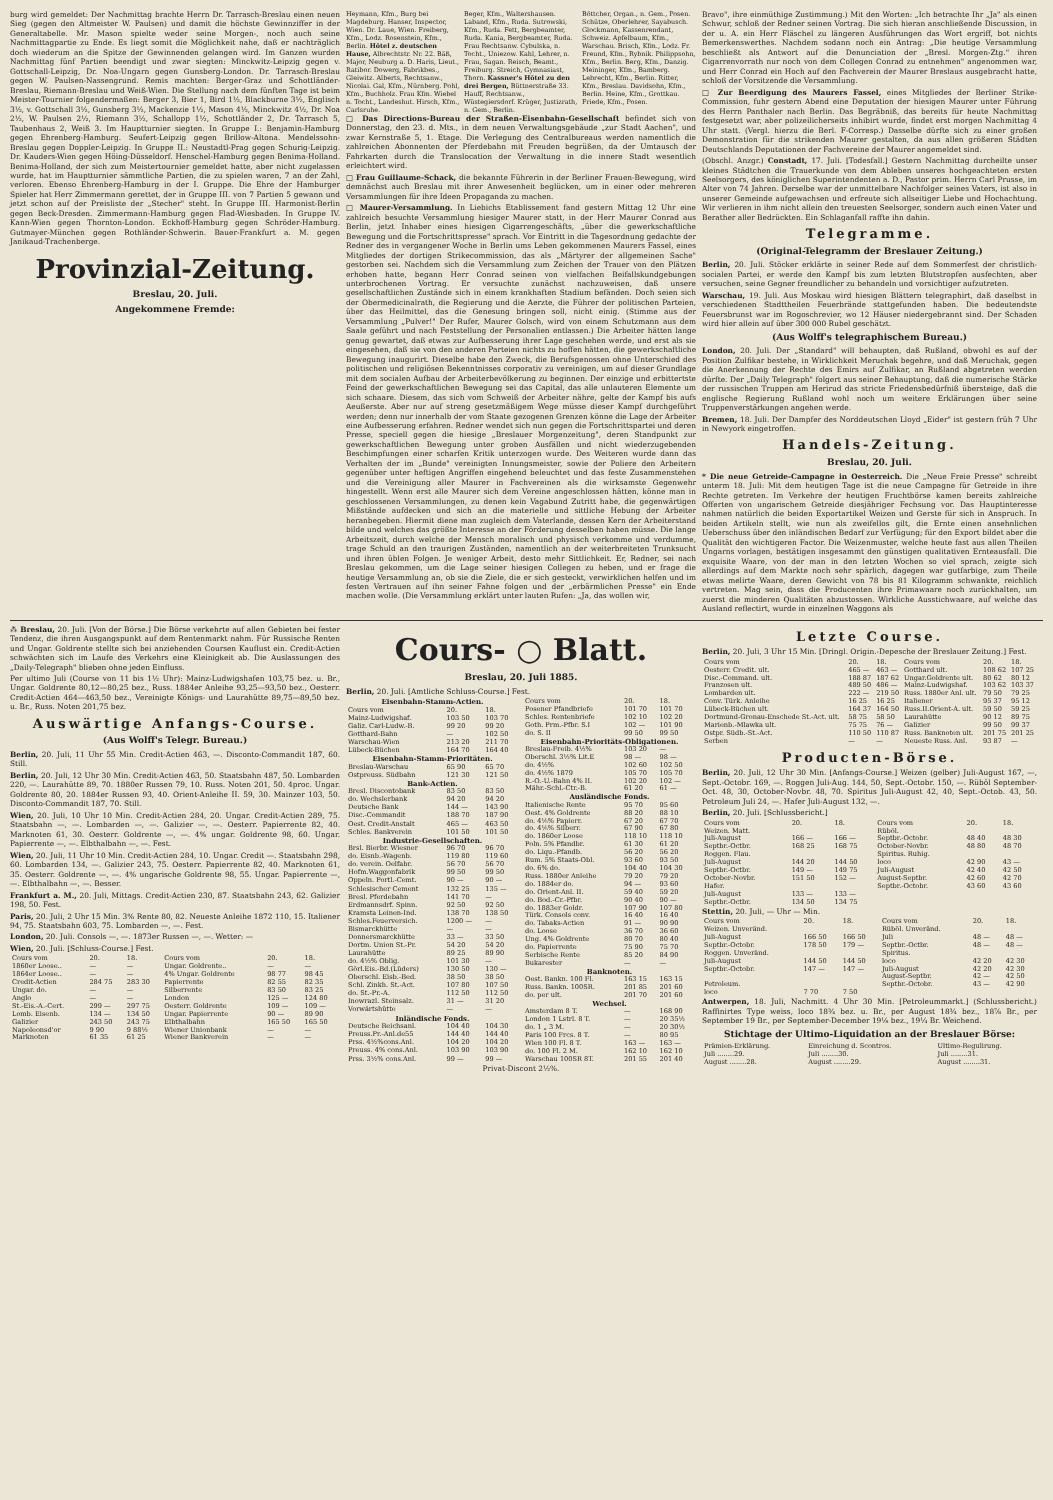burg wird gemeldet: Der Nachmittag brachte Herrn Dr. Tarrasch-Breslau einen neuen Sieg (gegen den Altmeister W. Paulsen) und damit die höchste Gewinnziffer in der Generaltabelle. Mr. Mason spielte weder seine Morgen-, noch auch seine Nachmittagpartie zu Ende. Es liegt somit die Möglichkeit nahe, daß er nachträglich doch wiederum an die Spitze der Gewinnenden gelangen wird. Im Ganzen wurden Nachmittag fünf Partien beendigt und zwar siegten: Minckwitz-Leipzig gegen v. Gottschall-Leipzig, Dr. Noa-Ungarn gegen Gunsberg-London. Dr. Tarrasch-Breslau gegen W. Paulsen-Nassengrund. Remis machten: Berger-Graz und Schottländer-Breslau, Riemann-Breslau und Weiß-Wien. Die Stellung nach dem fünften Tage ist beim Meister-Tournier folgendermaßen: Berger 3, Bier 1, Bird 1½, Blackburne 3½, Englisch 3½, v. Gottschall 3½, Gunsberg 3½, Mackenzie 1½, Mason 4½, Minckwitz 4½, Dr. Noa 2½, W. Paulsen 2½, Riemann 3½, Schallopp 1½, Schottländer 2, Dr. Tarrasch 5, Taubenhaus 2, Weiß 3. Im Hauptturnier siegten. In Gruppe I.: Benjamin-Hamburg gegen Ehrenberg-Hamburg. Seufert-Leipzig gegen Brillow-Altona. Mendelssohn-Breslau gegen Doppler-Leipzig. In Gruppe II.: Neustadtl-Prag gegen Schurig-Leipzig. Dr. Kauders-Wien gegen Höing-Düsseldorf. Henschel-Hamburg gegen Benima-Holland. Benima-Holland, der sich zum Meistertournier gemeldet hatte, aber nicht zugelassen wurde, hat im Hauptturnier sämmtliche Partien, die zu spielen waren, 7 an der Zahl, verloren. Ebenso Ehrenberg-Hamburg in der I. Gruppe. Die Ehre der Hamburger Spieler hat Herr Zimmermann gerettet, der in Gruppe III. von 7 Partien 5 gewann und jetzt schon auf der Preisliste der „Stecher" steht. In Gruppe III. Harmonist-Berlin gegen Beck-Dresden. Zimmermann-Hamburg gegen Flad-Wiesbaden. In Gruppe IV. Kann-Wien gegen Thornton-London. Eckhoff-Hamburg gegen Schröder-Hamburg. Gutmayer-München gegen Rothländer-Schwerin. Bauer-Frankfurt a. M. gegen Janikaud-Trachenberge.
Provinzial-Zeitung.
Breslau, 20. Juli.
Angekommene Fremde:
Heymann, Kfm., Burg bei Magdeburg. Hanser, Inspector, Wien. Dr. Laue, Wien. Freiberg, Kfm., Lodz. Rosenstein, Kfm., Berlin. Hôtel z. deutschen Hause, Albrechtstr. Nr. 22. Bäß, Major, Neuburg a. D. Haris, Lieut., Ratibor. Dowerg, Fabrikbes., Gleiwitz. Alberts, Rechtsanw., Nicolai. Gal, Kfm., Nürnberg. Pohl, Kfm., Buchholz. Frau Kfm. Wiebel n. Tocht., Landeshut. Hirsch, Kfm., Carlsruhe.
Beger, Kfm., Waltershausen. Laband, Kfm., Ruda. Sutrowski, Kfm., Ruda. Fett, Bergbeamter, Ruda. Kania, Bergbeamter, Ruda. Frau Rechtsanw. Cybulska, n. Tocht., Uniezow. Kahl, Lehrer, n. Frau, Sagan. Reisch, Beamt., Freiburg. Streich, Gymnasiast, Thorn. Kassner's Hôtel zu den drei Bergen, Büttnerstraße 33. Hauff, Rechtsanw., Wüstegiersdorf. Krüger, Justizrath, n. Gem., Berlin.
Böttcher, Organ., n. Gem., Posen. Schütze, Oberlehrer, Sayabusch. Glockmann, Kassenrendant, Schweiz. Apfelbaum, Kfm., Warschau. Brisch, Kfm., Lodz. Fr. Freund, Kfm., Rybnik. Philippsohn, Kfm., Berlin. Berg, Kfm., Danzig. Meininger, Kfm., Bamberg. Lebrecht, Kfm., Berlin. Ritter, Kfm., Breslau. Davidsohn, Kfm., Berlin. Heine, Kfm., Grottkau. Friede, Kfm., Posen.
□ Das Directions-Bureau der Straßen-Eisenbahn-Gesellschaft befindet sich von Donnerstag, den 23. d. Mts., in dem neuen Verwaltungsgebäude „zur Stadt Aachen", und zwar Kernstraße 5, 1. Etage. Die Verlegung des Centralbureaus werden namentlich die zahlreichen Abonnenten der Pferdebahn mit Freuden begrüßen, da der Umtausch der Fahrkarten durch die Translocation der Verwaltung in die innere Stadt wesentlich erleichtert wird.
□ Frau Guillaume-Schack, die bekannte Führerin in der Berliner Frauen-Bewegung, wird demnächst auch Breslau mit ihrer Anwesenheit beglücken, um in einer oder mehreren Versammlungen für ihre Ideen Propaganda zu machen.
□ Maurer-Versammlung. In Liebichs Etablissement fand gestern Mittag 12 Uhr eine zahlreich besuchte Versammlung hiesiger Maurer statt, in der Herr Maurer Conrad aus Berlin, jetzt Inhaber eines hiesigen Cigarrengeschäfts, „über die gewerkschaftliche Bewegung und die Fortschrittspresse" sprach. Vor Eintritt in die Tagesordnung gedachte der Redner des in vergangener Woche in Berlin ums Leben gekommenen Maurers Fassel, eines Mitgliedes der dortigen Strikecommission, das als „Märtyrer der allgemeinen Sache" gestorben sei. Nachdem sich die Versammlung zum Zeichen der Trauer von den Plätzen erhoben hatte, begann Herr Conrad seinen von vielfachen Beifallskundgebungen unterbrochenen Vortrag. Er versuchte zunächst nachzuweisen, daß unsere gesellschaftlichen Zustände sich in einem krankhaften Stadium befänden. Doch seien sich der Obermedicinalrath, die Regierung und die Aerzte, die Führer der politischen Parteien, über das Heilmittel, das die Genesung bringen soll, nicht einig. (Stimme aus der Versammlung „Pulver!" Der Rufer, Maurer Golsch, wird von einem Schutzmann aus dem Saale geführt und nach Feststellung der Personalien entlassen.) Die Arbeiter hätten lange genug gewartet, daß etwas zur Aufbesserung ihrer Lage geschehen werde, und erst als sie eingesehen, daß sie von den anderen Parteien nichts zu hoffen hätten, die gewerkschaftliche Bewegung inaugurirt. Dieselbe habe den Zweck, die Berufsgenossen ohne Unterschied des politischen und religiösen Bekenntnisses corporativ zu vereinigen, um auf dieser Grundlage mit dem socialen Aufbau der Arbeiterbevölkerung zu beginnen. Der einzige und erbittertste Feind der gewerkschaftlichen Bewegung sei das Capital, das alle unlauteren Elemente um sich schaare. Diesem, das sich vom Schweiß der Arbeiter nähre, gelte der Kampf bis aufs Aeußerste. Aber nur auf streng gesetzmäßigem Wege müsse dieser Kampf durchgeführt werden; denn nur innerhalb der vom Staate gezogenen Grenzen könne die Lage der Arbeiter eine Aufbesserung erfahren. Redner wendet sich nun gegen die Fortschrittspartei und deren Presse, speciell gegen die hiesige „Breslauer Morgenzeitung", deren Standpunkt zur gewerkschaftlichen Bewegung unter groben Ausfällen und nicht wiederzugebenden Beschimpfungen einer scharfen Kritik unterzogen wurde. Des Weiteren wurde dann das Verhalten der im „Bunde" vereinigten Innungsmeister, sowie der Poliere den Arbeitern gegenüber unter heftigen Angriffen eingehend beleuchtet und das feste Zusammenstehen und die Vereinigung aller Maurer in Fachvereinen als die wirksamste Gegenwehr hingestellt. Wenn erst alle Maurer sich dem Vereine angeschlossen hätten, könne man in geschlossenen Versammlungen, zu denen kein Vagabund Zutritt habe, die gegenwärtigen Mißstände aufdecken und sich an die materielle und sittliche Hebung der Arbeiter heranbegeben. Hiermit diene man zugleich dem Vaterlande, dessen Kern der Arbeiterstand bilde und welches das größte Interesse an der Förderung desselben haben müsse. Die lange Arbeitszeit, durch welche der Mensch moralisch und physisch verkomme und verdumme, trage Schuld an den traurigen Zuständen, namentlich an der weiterbreiteten Trunksucht und ihren üblen Folgen. Je weniger Arbeit, desto mehr Sittlichkeit. Er, Redner, sei nach Breslau gekommen, um die Lage seiner hiesigen Collegen zu heben, und er frage die heutige Versammlung an, ob sie die Ziele, die er sich gesteckt, verwirklichen helfen und im festen Vertrauen auf ihn seiner Fahne folgen und der „erbärmlichen Presse" ein Ende machen wolle. (Die Versammlung erklärt unter lauten Rufen: „Ja, das wollen wir,
Bravo", ihre einmüthige Zustimmung.) Mit den Worten: „Ich betrachte Ihr „Ja" als einen Schwur, schloß der Redner seinen Vortrag. Die sich hieran anschließende Discussion, in der u. A. ein Herr Fläschel zu längeren Ausführungen das Wort ergriff, bot nichts Bemerkenswerthes. Nachdem sodann noch ein Antrag: „Die heutige Versammlung beschließt als Antwort auf die Denunciation der „Bresl. Morgen-Ztg." ihren Cigarrenvorrath nur noch von dem Collegen Conrad zu entnehmen" angenommen war, und Herr Conrad ein Hoch auf den Fachverein der Maurer Breslaus ausgebracht hatte, schloß der Vorsitzende die Versammlung.
□ Zur Beerdigung des Maurers Fassel, eines Mitgliedes der Berliner Strike-Commission, fuhr gestern Abend eine Deputation der hiesigen Maurer unter Führung des Herrn Panthaler nach Berlin. Das Begräbniß, das bereits für heute Nachmittag festgesetzt war, aber polizeilicherseits inhibirt wurde, findet erst morgen Nachmittag 4 Uhr statt. (Vergl. hierzu die Berl. F-Corresp.) Dasselbe dürfte sich zu einer großen Demonstration für die strikenden Maurer gestalten, da aus allen größeren Städten Deutschlands Deputationen der Fachvereine der Maurer angemeldet sind.
(Obschl. Anzgr.) Constadt, 17. Juli. [Todesfall.] Gestern Nachmittag durcheilte unser kleines Städtchen die Trauerkunde von dem Ableben unseres hochgeachteten ersten Seelsorgers, des königlichen Superintendenten a. D., Pastor prim. Herrn Carl Prusse, im Alter von 74 Jahren. Derselbe war der unmittelbare Nachfolger seines Vaters, ist also in unserer Gemeinde aufgewachsen und erfreute sich allseitiger Liebe und Hochachtung. Wir verlieren in ihm nicht allein den treuesten Seelsorger, sondern auch einen Vater und Berather aller Bedrückten. Ein Schlaganfall raffte ihn dahin.
Telegramme.
(Original-Telegramm der Breslauer Zeitung.)
Berlin, 20. Juli. Stöcker erklärte in seiner Rede auf dem Sommerfest der christlich-socialen Partei, er werde den Kampf bis zum letzten Blutstropfen ausfechten, aber versuchen, seine Gegner freundlicher zu behandeln und vorsichtiger aufzutreten.
Warschau, 19. Juli. Aus Moskau wird hiesigen Blättern telegraphirt, daß daselbst in verschiedenen Stadttheilen Feuerbrände stattgefunden haben. Die bedeutendste Feuersbrunst war im Rogoschrevier, wo 12 Häuser niedergebrannt sind. Der Schaden wird hier allein auf über 300 000 Rubel geschätzt.
(Aus Wolff's telegraphischem Bureau.)
London, 20. Juli. Der „Standard" will behaupten, daß Rußland, obwohl es auf der Position Zulfikar bestehe, in Wirklichkeit Meruchak begehre, und daß Meruchak, gegen die Anerkennung der Rechte des Emirs auf Zulfikar, an Rußland abgetreten werden dürfte. Der „Daily Telegraph" folgert aus seiner Behauptung, daß die numerische Stärke der russischen Truppen am Herirud das stricte Friedensbedürfniß übersteige, daß die englische Regierung Rußland wohl noch um weitere Erklärungen über seine Truppenverstärkungen angehen werde.
Bremen, 18. Juli. Der Dampfer des Norddeutschen Lloyd „Eider" ist gestern früh 7 Uhr in Newyork eingetroffen.
Handels-Zeitung.
Breslau, 20. Juli.
* Die neue Getreide-Campagne in Oesterreich. Die „Neue Freie Presse" schreibt unterm 18. Juli: Mit dem heutigen Tage ist die neue Campagne für Getreide in ihre Rechte getreten. Im Verkehre der heutigen Fruchtbörse kamen bereits zahlreiche Offerten von ungarischem Getreide diesjähriger Fechsung vor. Das Hauptinteresse nahmen natürlich die beiden Exportartikel Weizen und Gerste für sich in Anspruch. In beiden Artikeln stellt, wie nun als zweifellos gilt, die Ernte einen ansehnlichen Ueberschuss über den inländischen Bedarf zur Verfügung; für den Export bildet aber die Qualität den wichtigeren Factor. Die Weizenmuster, welche heute fast aus allen Theilen Ungarns vorlagen, bestätigen insgesammt den günstigen qualitativen Ernteausfall. Die exquisite Waare, von der man in den letzten Wochen so viel sprach, zeigte sich allerdings auf dem Markte noch sehr spärlich, dagegen war gutfarbige, zum Theile etwas melirte Waare, deren Gewicht von 78 bis 81 Kilogramm schwankte, reichlich vertreten. Mag sein, dass die Producenten ihre Primawaare noch zurückhalten, um zuerst die minderen Qualitäten abzustossen. Wirkliche Ausstichwaare, auf welche das Ausland reflectirt, wurde in einzelnen Waggons als
⁂ Breslau, 20. Juli. [Von der Börse.] Die Börse verkehrte auf allen Gebieten bei fester Tendenz, die ihren Ausgangspunkt auf dem Rentenmarkt nahm. Für Russische Renten und Ungar. Goldrente stellte sich bei anziehenden Coursen Kauflust ein. Credit-Actien schwächten sich im Laufe des Verkehrs eine Kleinigkeit ab. Die Auslassungen des „Daily-Telegraph" blieben ohne jeden Einfluss.
Per ultimo Juli (Course von 11 bis 1½ Uhr): Mainz-Ludwigshafen 103,75 bez. u. Br., Ungar. Goldrente 80,12—80,25 bez., Russ. 1884er Anleihe 93,25—93,50 bez., Oesterr. Credit-Actien 464—463,50 bez., Vereinigte Königs- und Laurahütte 89,75—89,50 bez. u. Br., Russ. Noten 201,75 bez.
Auswärtige Anfangs-Course.
(Aus Wolff's Telegr. Bureau.)
Berlin, 20. Juli, 11 Uhr 55 Min. Credit-Actien 463, —. Disconto-Commandit 187, 60. Still.
Berlin, 20. Juli, 12 Uhr 30 Min. Credit-Actien 463, 50. Staatsbahn 487, 50. Lombarden 220, —. Laurahütte 89, 70. 1880er Russen 79, 10. Russ. Noten 201, 50. 4proc. Ungar. Goldrente 80, 20. 1884er Russen 93, 40. Orient-Anleihe II. 59, 30. Mainzer 103, 50. Disconto-Commandit 187, 70. Still.
Wien, 20. Juli, 10 Uhr 10 Min. Credit-Actien 284, 20. Ungar. Credit-Actien 289, 75. Staatsbahn —, —. Lombarden —, —. Galizier —, —. Oesterr. Papierrente 82, 40. Marknoten 61, 30. Oesterr. Goldrente —, —. 4% ungar. Goldrente 98, 60. Ungar. Papierrente —, —. Elbthalbahn —, —. Fest.
Wien, 20. Juli, 11 Uhr 10 Min. Credit-Actien 284, 10. Ungar. Credit —. Staatsbahn 298, 60. Lombarden 134, —. Galizier 243, 75. Oesterr. Papierrente 82, 40. Marknoten 61, 35. Oesterr. Goldrente —, —. 4% ungarische Goldrente 98, 55. Ungar. Papierrente —, —. Elbthalbahn —, —. Besser.
Frankfurt a. M., 20. Juli, Mittags. Credit-Actien 230, 87. Staatsbahn 243, 62. Galizier 198, 50. Fest.
Paris, 20. Juli, 2 Uhr 15 Min. 3% Rente 80, 82. Neueste Anleihe 1872 110, 15. Italiener 94, 75. Staatsbahn 603, 75. Lombarden —, —. Fest.
London, 20. Juli. Consols —, —. 1873er Russen —, —. Wetter: —
Wien, 20. Juli. [Schluss-Course.] Fest.
| Cours vom | 20. | 18. | Cours vom | 20. | 18. |
| --- | --- | --- | --- | --- | --- |
| 1860er Loose.. | — | — | Ungar. Goldrente.. | — | — |
| 1864er Loose.. | — | — | 4% Ungar. Goldrente | 98 77 | 98 45 |
| Credit-Actien | 284 75 | 283 30 | Papierrente | 82 55 | 82 35 |
| Ungar. do. | — | — | Silberrente | 83 50 | 83 25 |
| Anglo | — | — | London | 125 — | 124 80 |
| St.-Eis.-A.-Cert. | 299 — | 297 75 | Oesterr. Goldrente | 109 — | 109 — |
| Lomb. Eisenb. | 134 — | 134 50 | Ungar. Papierrente | 90 — | 89 90 |
| Galizier | 243 50 | 243 75 | Elbthalbahn | 165 50 | 165 50 |
| Napoleonsd'or | 9 90 | 9 88½ | Wiener Unionbank | — | — |
| Marknoten | 61 35 | 61 25 | Wiener Bankverein | — | — |
Cours- ○ Blatt.
Breslau, 20. Juli 1885.
Berlin, 20. Juli. [Amtliche Schluss-Course.] Fest.
| Eisenbahn-Stamm-Actien. | | |
| Cours vom | 20. | 18. |
| Mainz-Ludwigshaf. | 103 50 | 103 70 |
| Galiz. Carl-Ludw.-B. | 99 20 | 99 20 |
| Gotthard-Bahn | — | 102 50 |
| Warschau-Wien | 213 20 | 211 70 |
| Lübeck-Büchen | 164 70 | 164 40 |
| Eisenbahn-Stamm-Prioritäten. | | |
| Breslau-Warschau | 65 90 | 65 70 |
| Ostpreuss. Südbahn | 121 30 | 121 50 |
| Bank-Actien. | | |
| Bresl. Discontobank | 83 50 | 83 50 |
| do. Wechslerbank | 94 20 | 94 20 |
| Deutsche Bank | 144 — | 143 90 |
| Disc.-Commandit | 188 70 | 187 90 |
| Oest. Credit-Anstalt | 465 — | 463 50 |
| Schles. Bankverein | 101 50 | 101 50 |
| Industrie-Gesellschaften. | | |
| Brsl. Bierbr. Wiesner | 96 70 | 96 70 |
| do. Eisnb.-Wagenb. | 119 80 | 119 60 |
| do. verein. Oelfabr. | 56 70 | 56 70 |
| Hofm.Waggonfabrik | 99 50 | 99 50 |
| Oppeln. Portl.-Cemt. | 90 — | 90 — |
| Schlesischer Cement | 132 25 | 135 — |
| Bresl. Pferdebahn | 141 70 | — |
| Erdmannsdrf. Spinn. | 92 50 | 92 50 |
| Kramsta Leinen-Ind. | 138 70 | 138 50 |
| Schles.Feuerversich. | 1200 — | — |
| Bismarckhütte | — | — |
| Donnersmarckhütte | 33 — | 33 50 |
| Dortm. Union St.-Pr. | 54 20 | 54 20 |
| Laurahütte | 89 25 | 89 90 |
| do. 4½% Oblig. | 101 30 | — |
| Görl.Eis.-Bd.(Lüders) | 130 50 | 130 — |
| Oberschl. Eisb.-Bed. | 38 50 | 38 50 |
| Schl. Zinkh. St.-Act. | 107 80 | 107 50 |
| do. St.-Pr.-A. | 112 50 | 112 50 |
| Inowrazl. Steinsalz. | 31 — | 31 20 |
| Vorwärtshütte | — | — |
| Inländische Fonds. | | |
| Deutsche Reichsanl. | 104 40 | 104 30 |
| Preuss.Pr.-Anl.de55 | 144 40 | 144 40 |
| Prss. 4½%cons.Anl. | 104 20 | 104 20 |
| Preuss. 4% cons.Anl. | 103 90 | 103 90 |
| Prss. 3½% cons.Anl. | 99 — | 99 — |
| Cours vom | 20. | 18. |
| --- | --- | --- |
| Posener Pfandbriefe | 101 70 | 101 70 |
| Schles. Rentenbriefe | 102 10 | 102 20 |
| Goth. Prm.-Pfbr. S.I | 102 — | 101 90 |
| do. S. II | 99 50 | 99 50 |
| Eisenbahn-Prioritäts-Obligationen. | | |
| Breslau-Freib. 4½% | 103 20 | — |
| Oberschl. 3½% Lit.E | 98 — | 98 — |
| do. 4½% | 102 60 | 102 50 |
| do. 4½% 1879 | 105 70 | 105 70 |
| R.-O.-U.-Bahn 4% II. | 102 20 | 102 — |
| Mähr.-Schl.-Ctr.-B. | 61 20 | 61 — |
| Ausländische Fonds. | | |
| Italienische Rente | 95 70 | 95 60 |
| Oest. 4% Goldrente | 88 20 | 88 10 |
| do. 4⅕% Papierr. | 67 20 | 67 70 |
| do. 4⅕% Silberr. | 67 90 | 67 80 |
| do. 1860er Loose | 118 10 | 118 10 |
| Poln. 5% Pfandbr. | 61 30 | 61 20 |
| do. Liqu.-Pfandb. | 56 20 | 56 20 |
| Rum. 5% Staats-Obl. | 93 60 | 93 50 |
| do. 6% do. | 104 40 | 104 30 |
| Russ. 1880er Anleihe | 79 20 | 79 20 |
| do. 1884er do. | 94 — | 93 60 |
| do. Orient-Anl. II. | 59 40 | 59 20 |
| do. Bod.-Cr.-Pfbr. | 90 40 | 90 — |
| do. 1883er Goldr. | 107 90 | 107 80 |
| Türk. Consols conv. | 16 40 | 16 40 |
| do. Tabaks-Actien | 91 — | 90 90 |
| do. Loose | 36 70 | 36 60 |
| Ung. 4% Goldrente | 80 70 | 80 40 |
| do. Papierrente | 75 90 | 75 70 |
| Serbische Rente | 85 20 | 84 90 |
| Bukarester | — | — |
| Banknoten. | | |
| Oest. Bankn. 100 Fl. | 163 15 | 163 15 |
| Russ. Bankn. 100SR. | 201 85 | 201 60 |
| do. per ult. | 201 70 | 201 60 |
| Wechsel. | | |
| Amsterdam 8 T. | — | 168 90 |
| London 1 Lstrl. 8 T. | — | 20 35½ |
| do. 1 „ 3 M. | — | 20 30½ |
| Paris 100 Frcs. 8 T. | — | 80 95 |
| Wien 100 Fl. 8 T. | 163 — | 163 — |
| do. 100 Fl. 2 M. | 162 10 | 162 10 |
| Warschau 100SR 8T. | 201 55 | 201 40 |
Privat-Discont 2½%.
Letzte Course.
Berlin, 20. Juli, 3 Uhr 15 Min. [Dringl. Origin.-Depesche der Breslauer Zeitung.] Fest.
| Cours vom | 20. | 18. | Cours vom | 20. | 18. |
| --- | --- | --- | --- | --- | --- |
| Oesterr. Credit. ult. | 465 — | 463 — | Gotthard ult. | 108 62 | 107 25 |
| Disc.-Command. ult. | 188 87 | 187 62 | Ungar.Goldrente ult. | 80 62 | 80 12 |
| Franzosen ult. | 489 50 | 486 — | Mainz-Ludwigshaf. | 103 62 | 103 37 |
| Lombarden ult. | 222 — | 219 50 | Russ. 1880er Anl. ult. | 79 50 | 79 25 |
| Conv. Türk. Anleihe | 16 25 | 16 25 | Italiener | 95 37 | 95 12 |
| Lübeck-Büchen ult. | 164 37 | 164 50 | Russ.II.Orient-A. ult. | 59 50 | 59 25 |
| Dortmund-Gronau-Enschede St.-Act. ult. | 58 75 | 58 50 | Laurahütte | 90 12 | 89 75 |
| Marienb.-Mlawka ult. | 75 75 | 76 — | Galizier | 99 50 | 99 37 |
| Ostpr. Südb.-St.-Act. | 110 50 | 110 87 | Russ. Banknoten ult. | 201 75 | 201 25 |
| Serben | — | — | Neueste Russ. Anl. | 93 87 | — |
Producten-Börse.
Berlin, 20. Juli, 12 Uhr 30 Min. [Anfangs-Course.] Weizen (gelber) Juli-August 167, —, Sept.-Octobr. 169, —. Roggen Juli-Aug. 144, 50, Sept.-Octobr. 150, —. Rüböl September-Oct. 48, 30, October-Novbr. 48, 70. Spiritus Juli-August 42, 40, Sept.-Octob. 43, 50. Petroleum Juli 24, —. Hafer Juli-August 132, —.
Berlin, 20. Juli. [Schlussbericht.]
| Cours vom | 20. | 18. | Cours vom | 20. | 18. |
| --- | --- | --- | --- | --- | --- |
| Weizen. Matt. | | | Rüböl. | | |
| Juli-August | 166 — | 166 — | Septbr.-Octobr. | 48 40 | 48 30 |
| Septbr.-Octbr. | 168 25 | 168 75 | October-Novbr. | 48 80 | 48 70 |
| Roggen. Flau. | | | Spiritus. Ruhig. | | |
| Juli-August | 144 20 | 144 50 | loco | 42 90 | 43 — |
| Septbr.-Octbr. | 149 — | 149 75 | Juli-August | 42 40 | 42 50 |
| October-Novbr. | 151 50 | 152 — | August-Septbr. | 42 60 | 42 70 |
| Hafer. | | | Septbr.-Octobr. | 43 60 | 43 60 |
| Juli-August | 133 — | 133 — | | | |
| Septbr.-Octbr. | 134 50 | 134 75 | | | |
Stettin, 20. Juli, — Uhr — Min.
| Cours vom | 20. | 18. | Cours vom | 20. | 18. |
| --- | --- | --- | --- | --- | --- |
| Weizen. Unveränd. | | | Rüböl. Unveränd. | | |
| Juli-August | 166 50 | 166 50 | Juli | 48 — | 48 — |
| Septbr.-Octobr. | 178 50 | 179 — | Septbr.-Octbr. | 48 — | 48 — |
| Roggen. Unveränd. | | | Spiritus. | | |
| Juli-August | 144 50 | 144 50 | loco | 42 20 | 42 30 |
| Septbr.-Octobr. | 147 — | 147 — | Juli-August | 42 20 | 42 30 |
| | | | August-Septbr. | 42 — | 42 50 |
| Petroleum. | | | Septbr.-Octobr. | 43 — | 42 90 |
| loco | 7 70 | 7 50 | | | |
Antwerpen, 18. Juli, Nachmitt. 4 Uhr 30 Min. [Petroleummarkt.] (Schlussbericht.) Raffinirtes Type weiss, loco 18¾ bez. u. Br., per August 18¾ bez., 18⅞ Br., per September 19 Br., per September-December 19⅛ bez., 19¼ Br. Weichend.
Stichtage der Ultimo-Liquidation an der Breslauer Börse:
| Prämien-Erklärung. | Einreichung d. Scontros. | Ultimo-Regulirung. |
| --- | --- | --- |
| Juli ........29. | Juli ........30. | Juli ........31. |
| August ........28. | August ........29. | August ........31. |